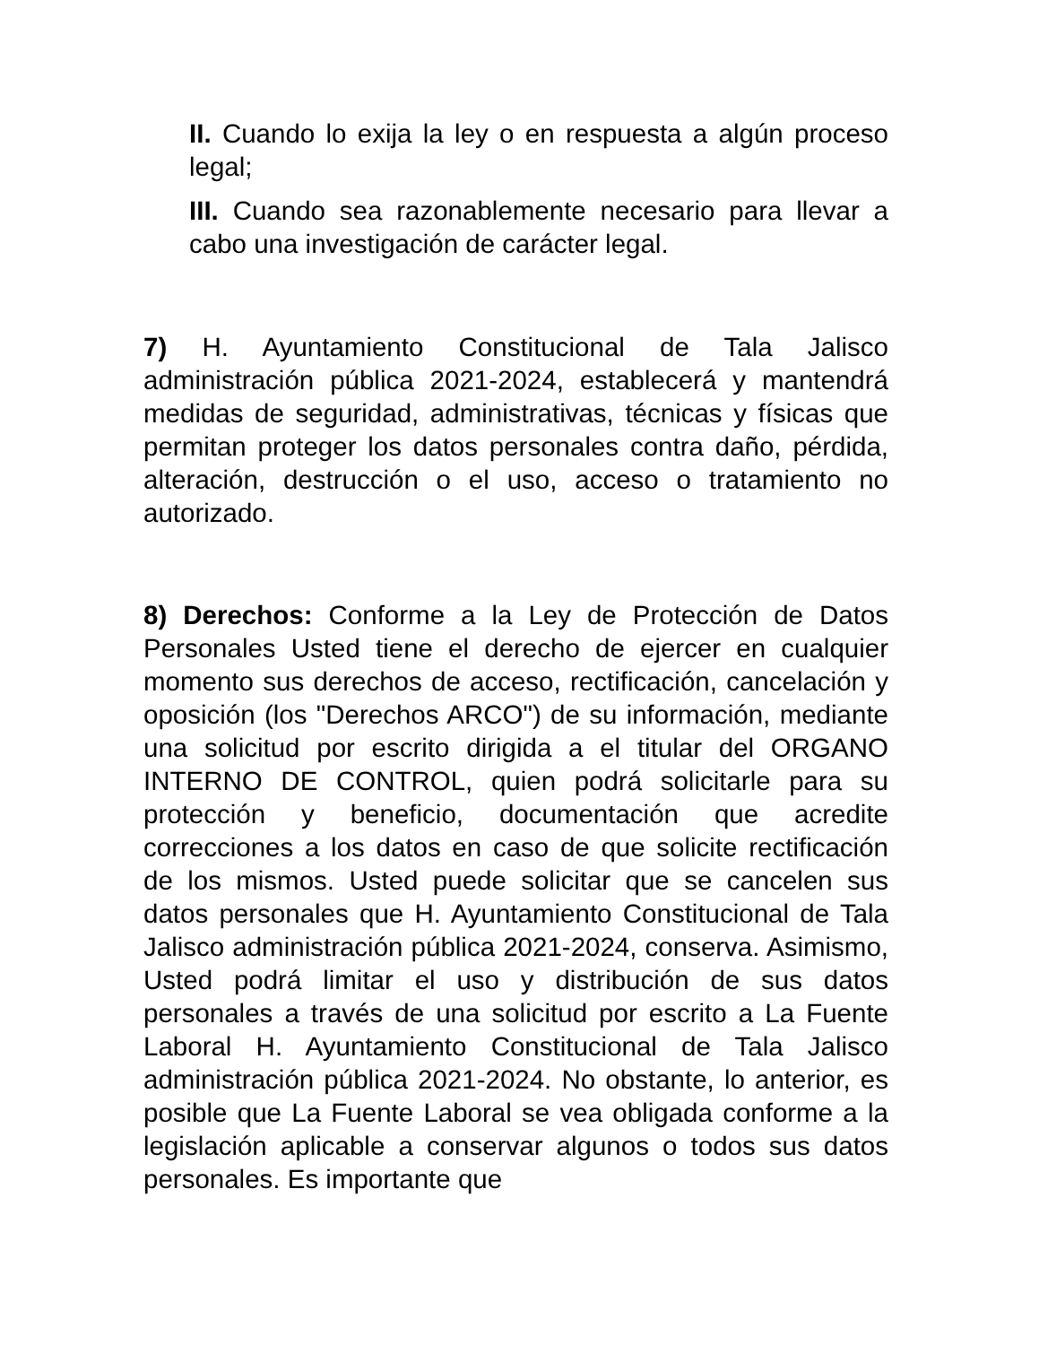II. Cuando lo exija la ley o en respuesta a algún proceso legal;
III. Cuando sea razonablemente necesario para llevar a cabo una investigación de carácter legal.
7) H. Ayuntamiento Constitucional de Tala Jalisco administración pública 2021-2024, establecerá y mantendrá medidas de seguridad, administrativas, técnicas y físicas que permitan proteger los datos personales contra daño, pérdida, alteración, destrucción o el uso, acceso o tratamiento no autorizado.
8) Derechos: Conforme a la Ley de Protección de Datos Personales Usted tiene el derecho de ejercer en cualquier momento sus derechos de acceso, rectificación, cancelación y oposición (los "Derechos ARCO") de su información, mediante una solicitud por escrito dirigida a el titular del ORGANO INTERNO DE CONTROL, quien podrá solicitarle para su protección y beneficio, documentación que acredite correcciones a los datos en caso de que solicite rectificación de los mismos. Usted puede solicitar que se cancelen sus datos personales que H. Ayuntamiento Constitucional de Tala Jalisco administración pública 2021-2024, conserva. Asimismo, Usted podrá limitar el uso y distribución de sus datos personales a través de una solicitud por escrito a La Fuente Laboral H. Ayuntamiento Constitucional de Tala Jalisco administración pública 2021-2024. No obstante, lo anterior, es posible que La Fuente Laboral se vea obligada conforme a la legislación aplicable a conservar algunos o todos sus datos personales. Es importante que